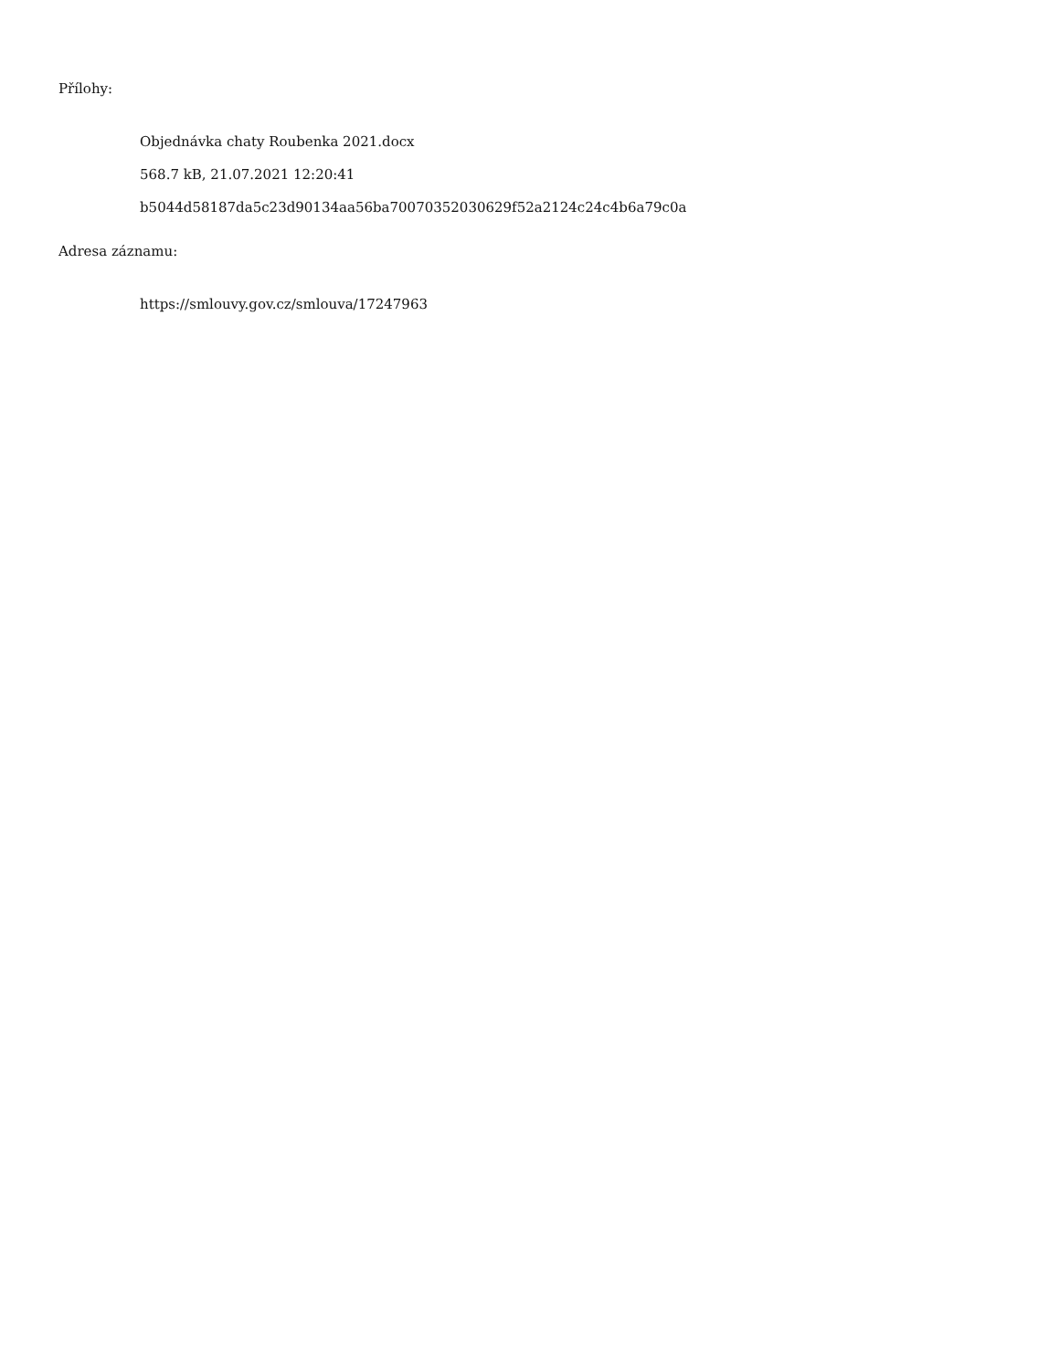Přílohy:
Objednávka chaty Roubenka 2021.docx
568.7 kB, 21.07.2021 12:20:41
b5044d58187da5c23d90134aa56ba70070352030629f52a2124c24c4b6a79c0a
Adresa záznamu:
https://smlouvy.gov.cz/smlouva/17247963